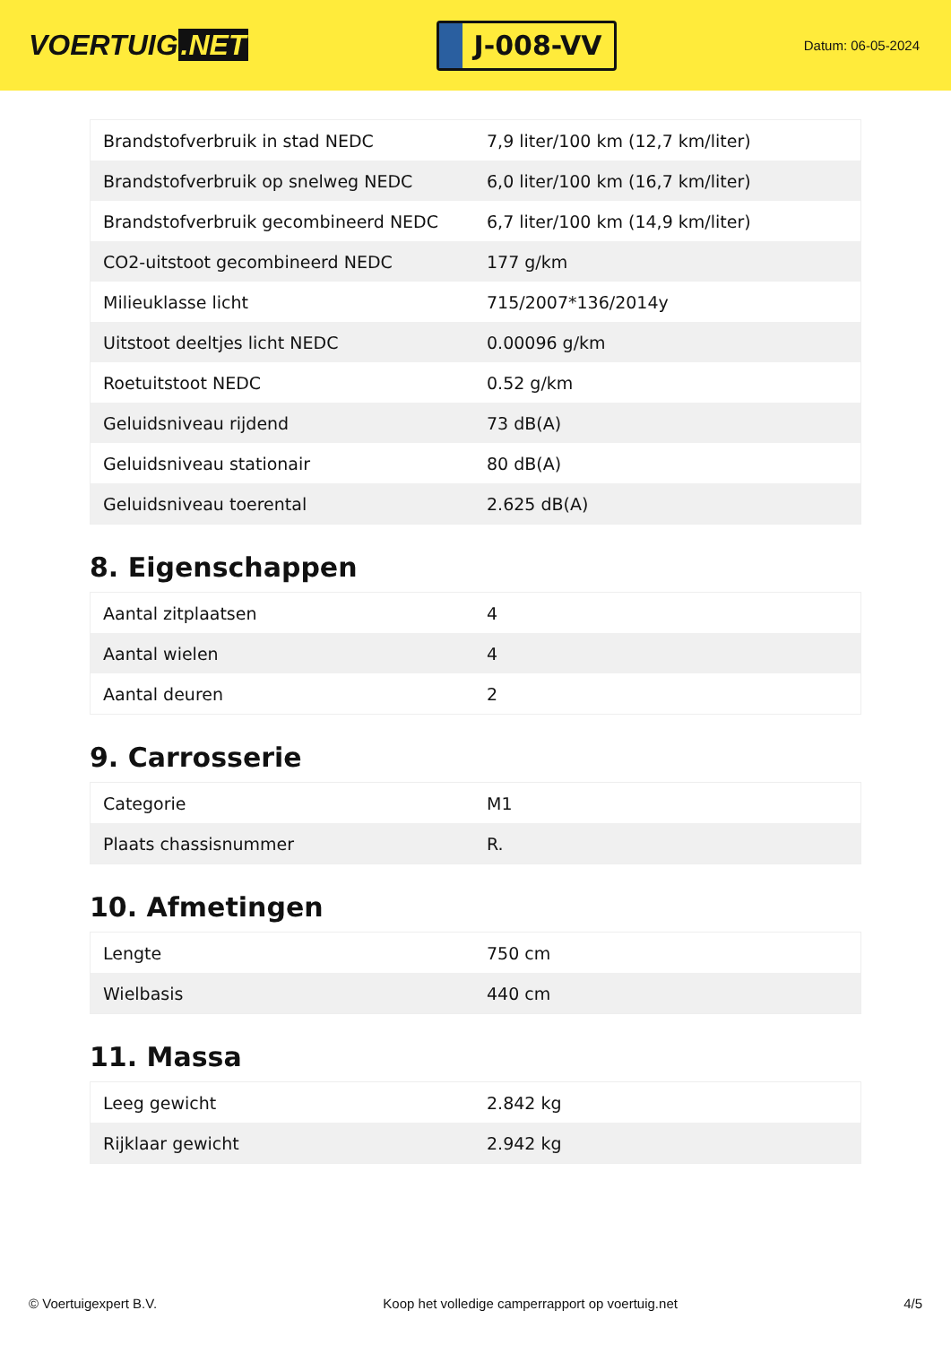VOERTUIG.NET
J-008-VV
Datum: 06-05-2024
| Brandstofverbruik in stad NEDC | 7,9 liter/100 km (12,7 km/liter) |
| Brandstofverbruik op snelweg NEDC | 6,0 liter/100 km (16,7 km/liter) |
| Brandstofverbruik gecombineerd NEDC | 6,7 liter/100 km (14,9 km/liter) |
| CO2-uitstoot gecombineerd NEDC | 177 g/km |
| Milieuklasse licht | 715/2007*136/2014y |
| Uitstoot deeltjes licht NEDC | 0.00096 g/km |
| Roetuitstoot NEDC | 0.52 g/km |
| Geluidsniveau rijdend | 73 dB(A) |
| Geluidsniveau stationair | 80 dB(A) |
| Geluidsniveau toerental | 2.625 dB(A) |
8. Eigenschappen
| Aantal zitplaatsen | 4 |
| Aantal wielen | 4 |
| Aantal deuren | 2 |
9. Carrosserie
| Categorie | M1 |
| Plaats chassisnummer | R. |
10. Afmetingen
| Lengte | 750 cm |
| Wielbasis | 440 cm |
11. Massa
| Leeg gewicht | 2.842 kg |
| Rijklaar gewicht | 2.942 kg |
© Voertuigexpert B.V. Koop het volledige camperrapport op voertuig.net 4/5